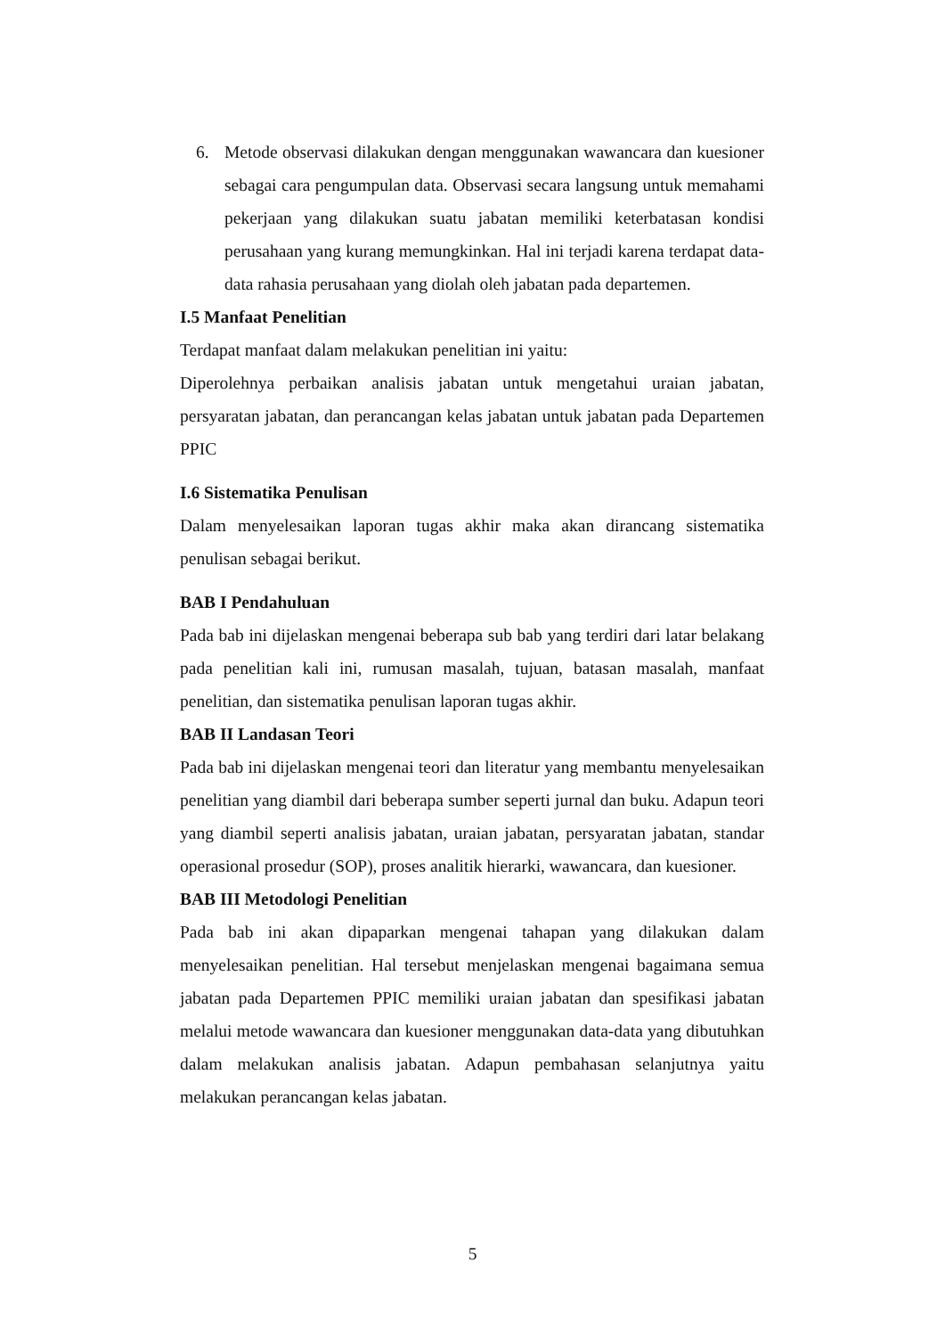6. Metode observasi dilakukan dengan menggunakan wawancara dan kuesioner sebagai cara pengumpulan data. Observasi secara langsung untuk memahami pekerjaan yang dilakukan suatu jabatan memiliki keterbatasan kondisi perusahaan yang kurang memungkinkan. Hal ini terjadi karena terdapat data-data rahasia perusahaan yang diolah oleh jabatan pada departemen.
I.5 Manfaat Penelitian
Terdapat manfaat dalam melakukan penelitian ini yaitu:
Diperolehnya perbaikan analisis jabatan untuk mengetahui uraian jabatan, persyaratan jabatan, dan perancangan kelas jabatan untuk jabatan pada Departemen PPIC
I.6 Sistematika Penulisan
Dalam menyelesaikan laporan tugas akhir maka akan dirancang sistematika penulisan sebagai berikut.
BAB I Pendahuluan
Pada bab ini dijelaskan mengenai beberapa sub bab yang terdiri dari latar belakang pada penelitian kali ini, rumusan masalah, tujuan, batasan masalah, manfaat penelitian, dan sistematika penulisan laporan tugas akhir.
BAB II Landasan Teori
Pada bab ini dijelaskan mengenai teori dan literatur yang membantu menyelesaikan penelitian yang diambil dari beberapa sumber seperti jurnal dan buku. Adapun teori yang diambil seperti analisis jabatan, uraian jabatan, persyaratan jabatan, standar operasional prosedur (SOP), proses analitik hierarki, wawancara, dan kuesioner.
BAB III Metodologi Penelitian
Pada bab ini akan dipaparkan mengenai tahapan yang dilakukan dalam menyelesaikan penelitian. Hal tersebut menjelaskan mengenai bagaimana semua jabatan pada Departemen PPIC memiliki uraian jabatan dan spesifikasi jabatan melalui metode wawancara dan kuesioner menggunakan data-data yang dibutuhkan dalam melakukan analisis jabatan. Adapun pembahasan selanjutnya yaitu melakukan perancangan kelas jabatan.
5